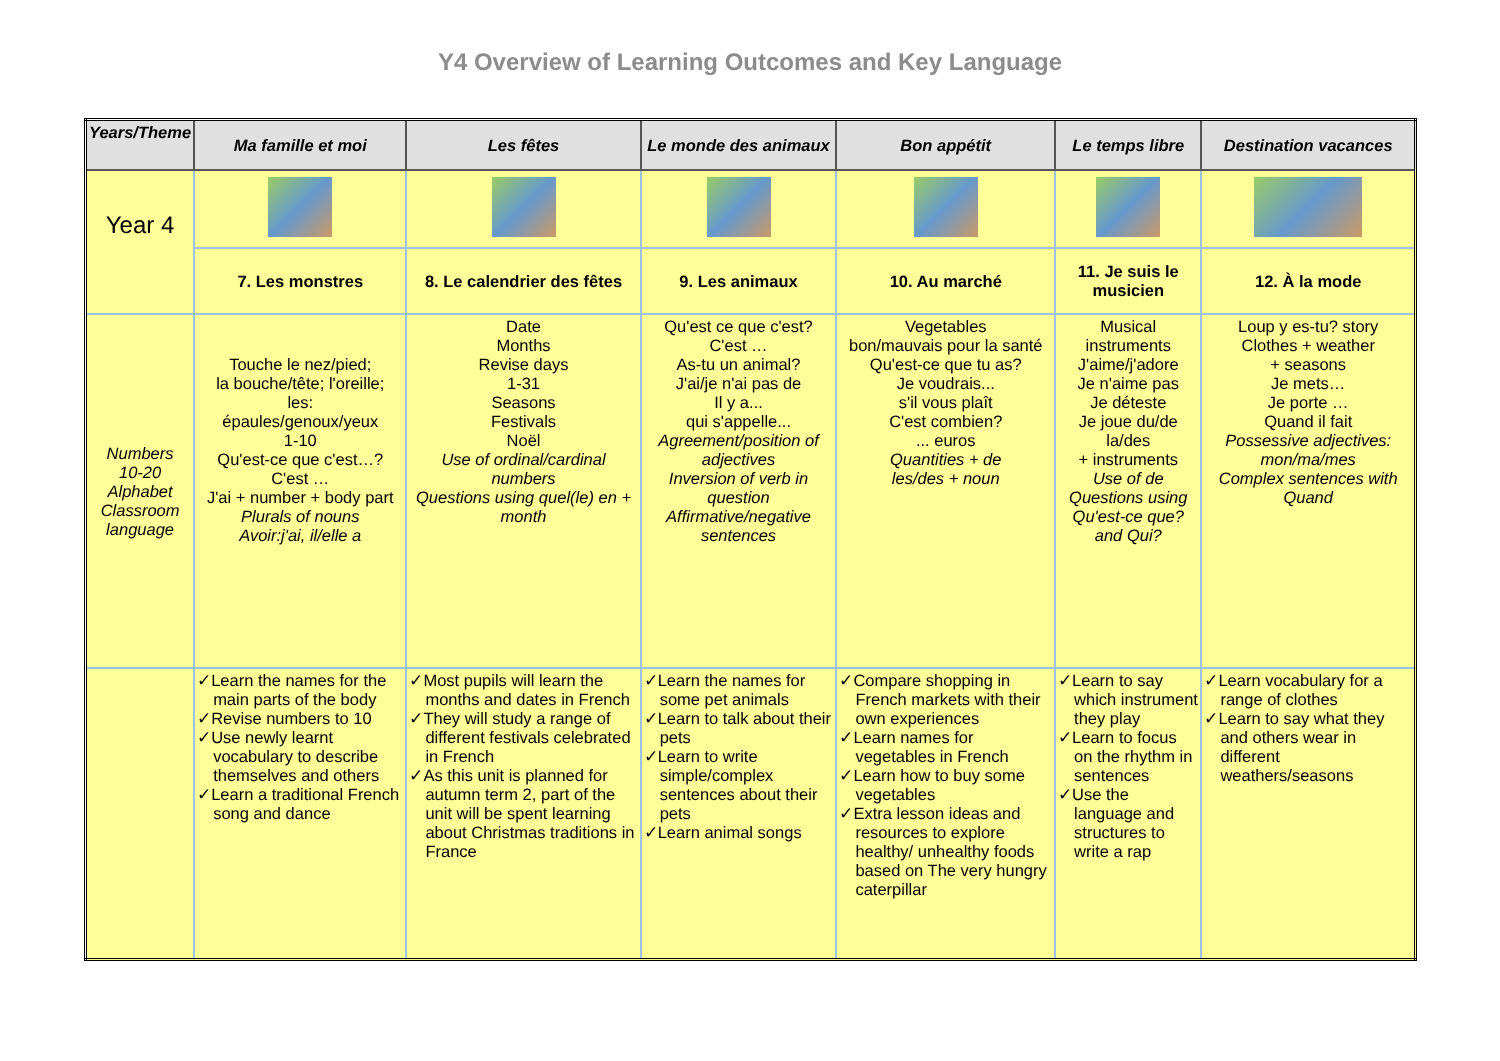Y4 Overview of Learning Outcomes and Key Language
| Years/Theme | Ma famille et moi | Les fêtes | Le monde des animaux | Bon appétit | Le temps libre | Destination vacances |
| --- | --- | --- | --- | --- | --- | --- |
| Year 4 | | | | | | |
| | 7. Les monstres | 8. Le calendrier des fêtes | 9. Les animaux | 10. Au marché | 11. Je suis le musicien | 12. À la mode |
| Numbers 10-20 Alphabet Classroom language | Touche le nez/pied; la bouche/tête; l'oreille; les: épaules/genoux/yeux 1-10 Qu'est-ce que c'est…? C'est … J'ai + number + body part Plurals of nouns Avoir:j'ai, il/elle a | Date Months Revise days 1-31 Seasons Festivals Noël Use of ordinal/cardinal numbers Questions using quel(le) en + month | Qu'est ce que c'est? C'est … As-tu un animal? J'ai/je n'ai pas de Il y a... qui s'appelle... Agreement/position of adjectives Inversion of verb in question Affirmative/negative sentences | Vegetables bon/mauvais pour la santé Qu'est-ce que tu as? Je voudrais... s'il vous plaît C'est combien? ... euros Quantities + de les/des + noun | Musical instruments J'aime/j'adore Je n'aime pas Je déteste Je joue du/de la/des + instruments Use of de Questions using Qu'est-ce que? and Qui? | Loup y es-tu? story Clothes + weather + seasons Je mets… Je porte … Quand il fait Possessive adjectives: mon/ma/mes Complex sentences with Quand |
| | ✓Learn the names for the main parts of the body ✓Revise numbers to 10 ✓Use newly learnt vocabulary to describe themselves and others ✓Learn a traditional French song and dance | ✓Most pupils will learn the months and dates in French ✓They will study a range of different festivals celebrated in French ✓As this unit is planned for autumn term 2, part of the unit will be spent learning about Christmas traditions in France | ✓Learn the names for some pet animals ✓Learn to talk about their pets ✓Learn to write simple/complex sentences about their pets ✓Learn animal songs | ✓Compare shopping in French markets with their own experiences ✓Learn names for vegetables in French ✓Learn how to buy some vegetables ✓Extra lesson ideas and resources to explore healthy/ unhealthy foods based on The very hungry caterpillar | ✓Learn to say which instrument they play ✓Learn to focus on the rhythm in sentences ✓Use the language and structures to write a rap | ✓Learn vocabulary for a range of clothes ✓Learn to say what they and others wear in different weathers/seasons |